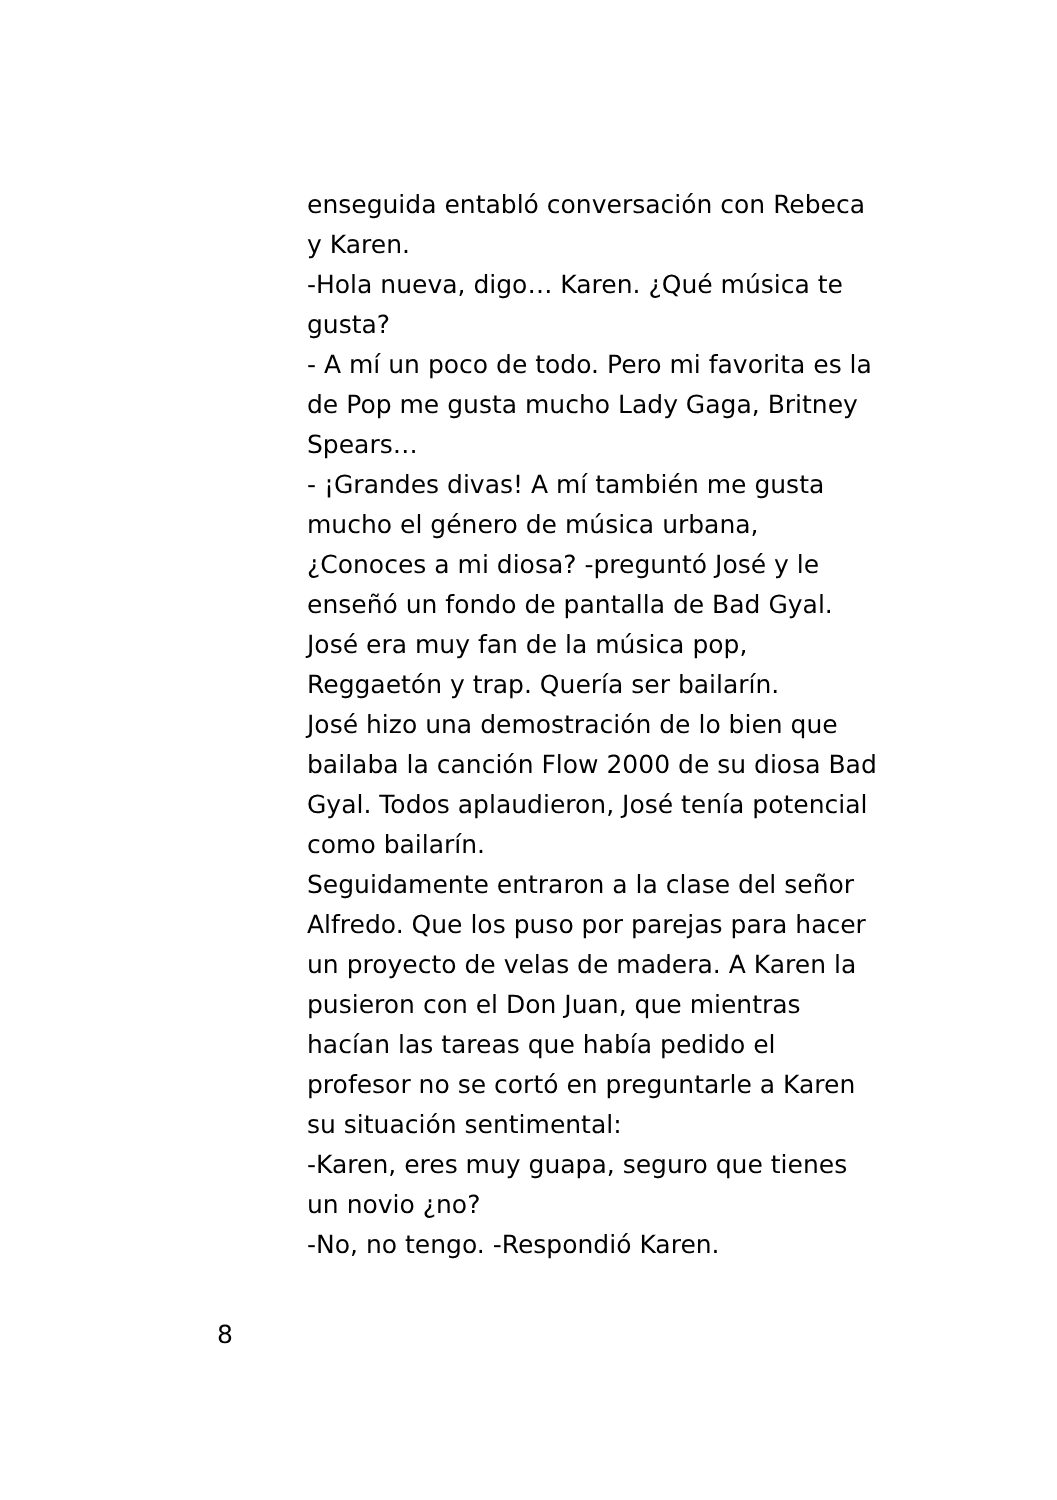enseguida entabló conversación con Rebeca y Karen.
-Hola nueva, digo… Karen. ¿Qué música te gusta?
- A mí un poco de todo. Pero mi favorita es la de Pop me gusta mucho Lady Gaga, Britney Spears…
- ¡Grandes divas! A mí también me gusta mucho el género de música urbana, ¿Conoces a mi diosa? -preguntó José y le enseñó un fondo de pantalla de Bad Gyal.
José era muy fan de la música pop, Reggaetón y trap. Quería ser bailarín.
José hizo una demostración de lo bien que bailaba la canción Flow 2000 de su diosa Bad Gyal. Todos aplaudieron, José tenía potencial como bailarín.
Seguidamente entraron a la clase del señor Alfredo. Que los puso por parejas para hacer un proyecto de velas de madera. A Karen la pusieron con el Don Juan, que mientras hacían las tareas que había pedido el profesor no se cortó en preguntarle a Karen su situación sentimental:
-Karen, eres muy guapa, seguro que tienes un novio ¿no?
-No, no tengo. -Respondió Karen.
8